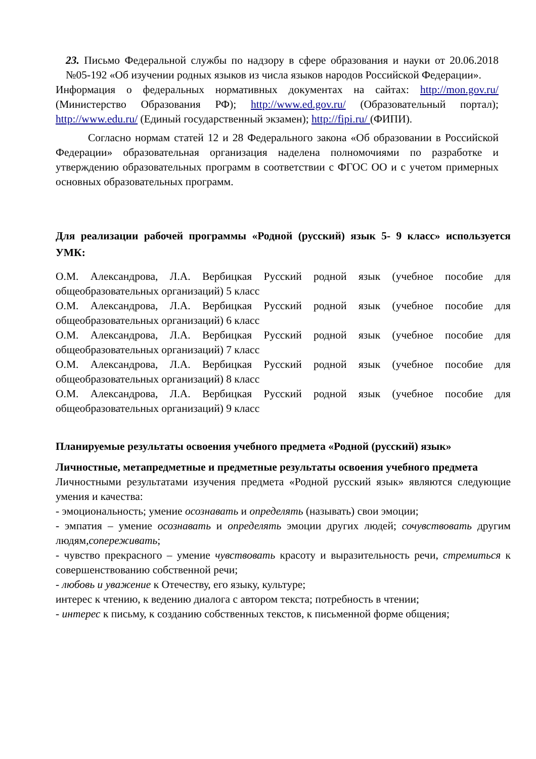23. Письмо Федеральной службы по надзору в сфере образования и науки от 20.06.2018 №05-192 «Об изучении родных языков из числа языков народов Российской Федерации».
Информация о федеральных нормативных документах на сайтах: http://mon.gov.ru/ (Министерство Образования РФ); http://www.ed.gov.ru/ (Образовательный портал); http://www.edu.ru/ (Единый государственный экзамен); http://fipi.ru/ (ФИПИ).
Согласно нормам статей 12 и 28 Федерального закона «Об образовании в Российской Федерации» образовательная организация наделена полномочиями по разработке и утверждению образовательных программ в соответствии с ФГОС ОО и с учетом примерных основных образовательных программ.
Для реализации рабочей программы «Родной (русский) язык 5- 9 класс» используется УМК:
О.М. Александрова, Л.А. Вербицкая Русский родной язык (учебное пособие для общеобразовательных организаций) 5 класс
О.М. Александрова, Л.А. Вербицкая Русский родной язык (учебное пособие для общеобразовательных организаций) 6 класс
О.М. Александрова, Л.А. Вербицкая Русский родной язык (учебное пособие для общеобразовательных организаций) 7 класс
О.М. Александрова, Л.А. Вербицкая Русский родной язык (учебное пособие для общеобразовательных организаций) 8 класс
О.М. Александрова, Л.А. Вербицкая Русский родной язык (учебное пособие для общеобразовательных организаций) 9 класс
Планируемые результаты освоения учебного предмета «Родной (русский) язык»
Личностные, метапредметные и предметные результаты освоения учебного предмета
Личностными результатами изучения предмета «Родной русский язык» являются следующие умения и качества:
- эмоциональность; умение осознавать и определять (называть) свои эмоции;
- эмпатия – умение осознавать и определять эмоции других людей; сочувствовать другим людям,сопереживать;
- чувство прекрасного – умение чувствовать красоту и выразительность речи, стремиться к совершенствованию собственной речи;
- любовь и уважение к Отечеству, его языку, культуре;
интерес к чтению, к ведению диалога с автором текста; потребность в чтении;
- интерес к письму, к созданию собственных текстов, к письменной форме общения;